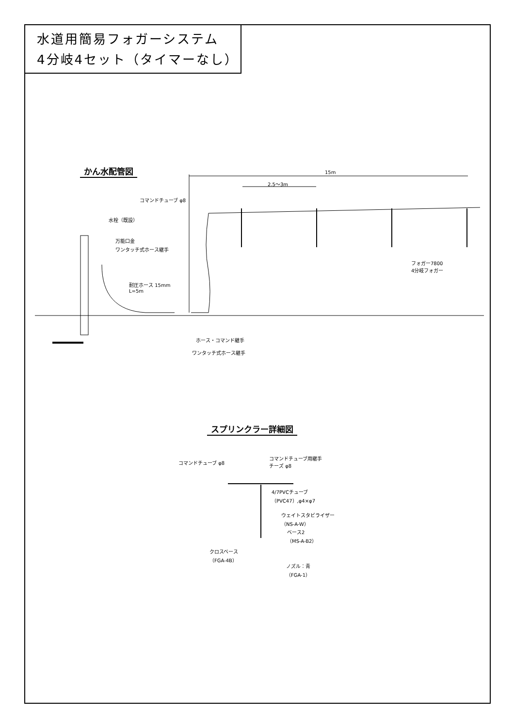水道用簡易フォガーシステム
4分岐4セット（タイマーなし）
かん水配管図 15m
2.5～3m
コマンドチューブ φ8
水栓（既設）
万能口金
ワンタッチ式ホース継手
フォガー7800
4分岐フォガー
耐圧ホース 15mm
L=5m
ホース・コマンド継手
ワンタッチ式ホース継手
スプリンクラー詳細図
コマンドチューブ φ8
コマンドチューブ用継手
チーズ φ8
4/7PVCチューブ
（PVC47）,φ4×φ7
ウェイトスタビライザー
（NS-A-W）
ベース2
（MS-A-B2）
クロスベース
（FGA-4B）
ノズル：青
（FGA-1）